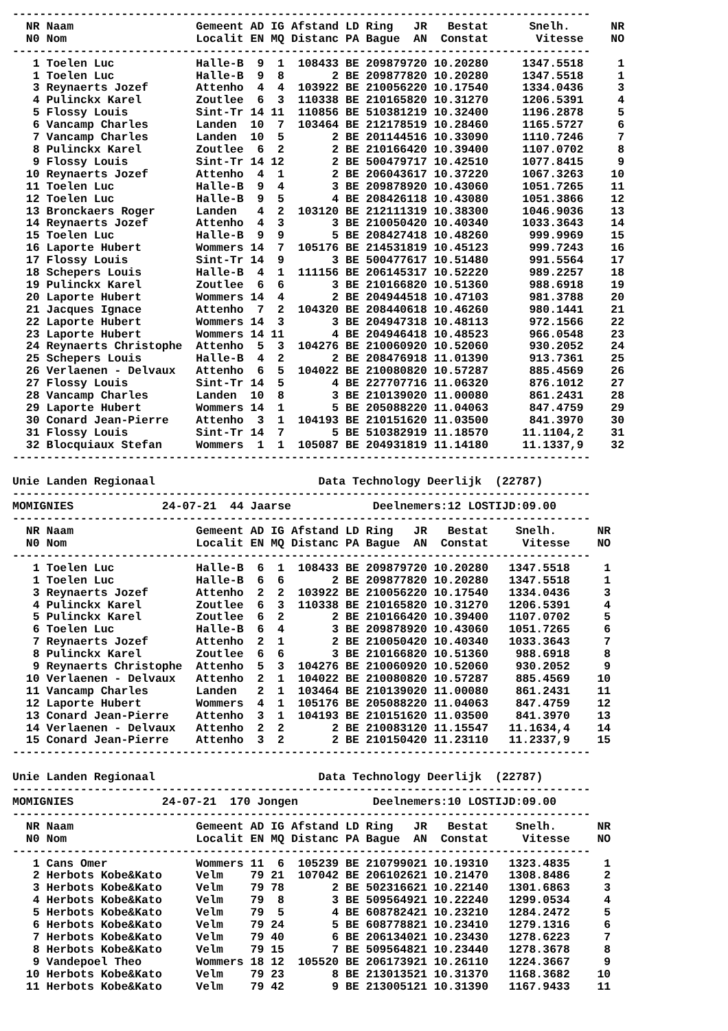-------------------------------------------------------------------------------------
| NR N0 | Naam Nom | Gemeent Localit | AD EN | IG MQ | Afstand Distanc | LD PA | Ring JR Bague AN | Bestat Constat | | Snelh. Vitesse | NR NO |
| --- | --- | --- | --- | --- | --- | --- | --- | --- | --- | --- | --- |
| ------------------------------------------------------------------------------------- | | | | | | | | | | | |
| 1 | Toelen Luc | Halle-B | 9 | 1 | 108433 | BE | 209879720 | 10.20280 | | 1347.5518 | 1 |
| 1 | Toelen Luc | Halle-B | 9 | 8 | 2 | BE | 209877820 | 10.20280 | | 1347.5518 | 1 |
| 3 | Reynaerts Jozef | Attenho | 4 | 4 | 103922 | BE | 210056220 | 10.17540 | | 1334.0436 | 3 |
| 4 | Pulinckx Karel | Zoutlee | 6 | 3 | 110338 | BE | 210165820 | 10.31270 | | 1206.5391 | 4 |
| 5 | Flossy Louis | Sint-Tr | 14 | 11 | 110856 | BE | 510381219 | 10.32400 | | 1196.2878 | 5 |
| 6 | Vancamp Charles | Landen | 10 | 7 | 103464 | BE | 212178519 | 10.28460 | | 1165.5727 | 6 |
| 7 | Vancamp Charles | Landen | 10 | 5 | 2 | BE | 201144516 | 10.33090 | | 1110.7246 | 7 |
| 8 | Pulinckx Karel | Zoutlee | 6 | 2 | 2 | BE | 210166420 | 10.39400 | | 1107.0702 | 8 |
| 9 | Flossy Louis | Sint-Tr | 14 | 12 | 2 | BE | 500479717 | 10.42510 | | 1077.8415 | 9 |
| 10 | Reynaerts Jozef | Attenho | 4 | 1 | 2 | BE | 206043617 | 10.37220 | | 1067.3263 | 10 |
| 11 | Toelen Luc | Halle-B | 9 | 4 | 3 | BE | 209878920 | 10.43060 | | 1051.7265 | 11 |
| 12 | Toelen Luc | Halle-B | 9 | 5 | 4 | BE | 208426118 | 10.43080 | | 1051.3866 | 12 |
| 13 | Bronckaers Roger | Landen | 4 | 2 | 103120 | BE | 212111319 | 10.38300 | | 1046.9036 | 13 |
| 14 | Reynaerts Jozef | Attenho | 4 | 3 | 3 | BE | 210050420 | 10.40340 | | 1033.3643 | 14 |
| 15 | Toelen Luc | Halle-B | 9 | 9 | 5 | BE | 208427418 | 10.48260 | | 999.9969 | 15 |
| 16 | Laporte Hubert | Wommers | 14 | 7 | 105176 | BE | 214531819 | 10.45123 | | 999.7243 | 16 |
| 17 | Flossy Louis | Sint-Tr | 14 | 9 | 3 | BE | 500477617 | 10.51480 | | 991.5564 | 17 |
| 18 | Schepers Louis | Halle-B | 4 | 1 | 111156 | BE | 206145317 | 10.52220 | | 989.2257 | 18 |
| 19 | Pulinckx Karel | Zoutlee | 6 | 6 | 3 | BE | 210166820 | 10.51360 | | 988.6918 | 19 |
| 20 | Laporte Hubert | Wommers | 14 | 4 | 2 | BE | 204944518 | 10.47103 | | 981.3788 | 20 |
| 21 | Jacques Ignace | Attenho | 7 | 2 | 104320 | BE | 208440618 | 10.46260 | | 980.1441 | 21 |
| 22 | Laporte Hubert | Wommers | 14 | 3 | 3 | BE | 204947318 | 10.48113 | | 972.1566 | 22 |
| 23 | Laporte Hubert | Wommers | 14 | 11 | 4 | BE | 204946418 | 10.48523 | | 966.0548 | 23 |
| 24 | Reynaerts Christophe | Attenho | 5 | 3 | 104276 | BE | 210060920 | 10.52060 | | 930.2052 | 24 |
| 25 | Schepers Louis | Halle-B | 4 | 2 | 2 | BE | 208476918 | 11.01390 | | 913.7361 | 25 |
| 26 | Verlaenen - Delvaux | Attenho | 6 | 5 | 104022 | BE | 210080820 | 10.57287 | | 885.4569 | 26 |
| 27 | Flossy Louis | Sint-Tr | 14 | 5 | 4 | BE | 227707716 | 11.06320 | | 876.1012 | 27 |
| 28 | Vancamp Charles | Landen | 10 | 8 | 3 | BE | 210139020 | 11.00080 | | 861.2431 | 28 |
| 29 | Laporte Hubert | Wommers | 14 | 1 | 5 | BE | 205088220 | 11.04063 | | 847.4759 | 29 |
| 30 | Conard Jean-Pierre | Attenho | 3 | 1 | 104193 | BE | 210151620 | 11.03500 | | 841.3970 | 30 |
| 31 | Flossy Louis | Sint-Tr | 14 | 7 | 5 | BE | 510382919 | 11.18570 | | 11.1104,2 | 31 |
| 32 | Blocquiaux Stefan | Wommers | 1 | 1 | 105087 | BE | 204931819 | 11.14180 | | 11.1337,9 | 32 |
------------------------------------------------------------------------------------- Unie Landen Regionaal Data Technology Deerlijk (22787) ------------------------------------------------------------------------------------- MOMIGNIES 24-07-21 44 Jaarse Deelnemers:12 LOSTIJD:09.00 -------------------------------------------------------------------------------------
| NR N0 | Naam Nom | Gemeent Localit | AD EN | IG MQ | Afstand Distanc | LD PA | Ring JR Bague AN | Bestat Constat | | Snelh. Vitesse | NR NO |
| --- | --- | --- | --- | --- | --- | --- | --- | --- | --- | --- | --- |
| ------------------------------------------------------------------------------------- | | | | | | | | | | | |
| 1 | Toelen Luc | Halle-B | 6 | 1 | 108433 | BE | 209879720 | 10.20280 | | 1347.5518 | 1 |
| 1 | Toelen Luc | Halle-B | 6 | 6 | 2 | BE | 209877820 | 10.20280 | | 1347.5518 | 1 |
| 3 | Reynaerts Jozef | Attenho | 2 | 2 | 103922 | BE | 210056220 | 10.17540 | | 1334.0436 | 3 |
| 4 | Pulinckx Karel | Zoutlee | 6 | 3 | 110338 | BE | 210165820 | 10.31270 | | 1206.5391 | 4 |
| 5 | Pulinckx Karel | Zoutlee | 6 | 2 | 2 | BE | 210166420 | 10.39400 | | 1107.0702 | 5 |
| 6 | Toelen Luc | Halle-B | 6 | 4 | 3 | BE | 209878920 | 10.43060 | | 1051.7265 | 6 |
| 7 | Reynaerts Jozef | Attenho | 2 | 1 | 2 | BE | 210050420 | 10.40340 | | 1033.3643 | 7 |
| 8 | Pulinckx Karel | Zoutlee | 6 | 6 | 3 | BE | 210166820 | 10.51360 | | 988.6918 | 8 |
| 9 | Reynaerts Christophe | Attenho | 5 | 3 | 104276 | BE | 210060920 | 10.52060 | | 930.2052 | 9 |
| 10 | Verlaenen - Delvaux | Attenho | 2 | 1 | 104022 | BE | 210080820 | 10.57287 | | 885.4569 | 10 |
| 11 | Vancamp Charles | Landen | 2 | 1 | 103464 | BE | 210139020 | 11.00080 | | 861.2431 | 11 |
| 12 | Laporte Hubert | Wommers | 4 | 1 | 105176 | BE | 205088220 | 11.04063 | | 847.4759 | 12 |
| 13 | Conard Jean-Pierre | Attenho | 3 | 1 | 104193 | BE | 210151620 | 11.03500 | | 841.3970 | 13 |
| 14 | Verlaenen - Delvaux | Attenho | 2 | 2 | 2 | BE | 210083120 | 11.15547 | | 11.1634,4 | 14 |
| 15 | Conard Jean-Pierre | Attenho | 3 | 2 | 2 | BE | 210150420 | 11.23110 | | 11.2337,9 | 15 |
------------------------------------------------------------------------------------- Unie Landen Regionaal Data Technology Deerlijk (22787) ------------------------------------------------------------------------------------- MOMIGNIES 24-07-21 170 Jongen Deelnemers:10 LOSTIJD:09.00 -------------------------------------------------------------------------------------
| NR N0 | Naam Nom | Gemeent Localit | AD EN | IG MQ | Afstand Distanc | LD PA | Ring JR Bague AN | Bestat Constat | | Snelh. Vitesse | NR NO |
| --- | --- | --- | --- | --- | --- | --- | --- | --- | --- | --- | --- |
| ------------------------------------------------------------------------------------- | | | | | | | | | | | |
| 1 | Cans Omer | Wommers | 11 | 6 | 105239 | BE | 210799021 | 10.19310 | | 1323.4835 | 1 |
| 2 | Herbots Kobe&Kato | Velm | 79 | 21 | 107042 | BE | 206102621 | 10.21470 | | 1308.8486 | 2 |
| 3 | Herbots Kobe&Kato | Velm | 79 | 78 | 2 | BE | 502316621 | 10.22140 | | 1301.6863 | 3 |
| 4 | Herbots Kobe&Kato | Velm | 79 | 8 | 3 | BE | 509564921 | 10.22240 | | 1299.0534 | 4 |
| 5 | Herbots Kobe&Kato | Velm | 79 | 5 | 4 | BE | 608782421 | 10.23210 | | 1284.2472 | 5 |
| 6 | Herbots Kobe&Kato | Velm | 79 | 24 | 5 | BE | 608778821 | 10.23410 | | 1279.1316 | 6 |
| 7 | Herbots Kobe&Kato | Velm | 79 | 40 | 6 | BE | 206134021 | 10.23430 | | 1278.6223 | 7 |
| 8 | Herbots Kobe&Kato | Velm | 79 | 15 | 7 | BE | 509564821 | 10.23440 | | 1278.3678 | 8 |
| 9 | Vandepoel Theo | Wommers | 18 | 12 | 105520 | BE | 206173921 | 10.26110 | | 1224.3667 | 9 |
| 10 | Herbots Kobe&Kato | Velm | 79 | 23 | 8 | BE | 213013521 | 10.31370 | | 1168.3682 | 10 |
| 11 | Herbots Kobe&Kato | Velm | 79 | 42 | 9 | BE | 213005121 | 10.31390 | | 1167.9433 | 11 |